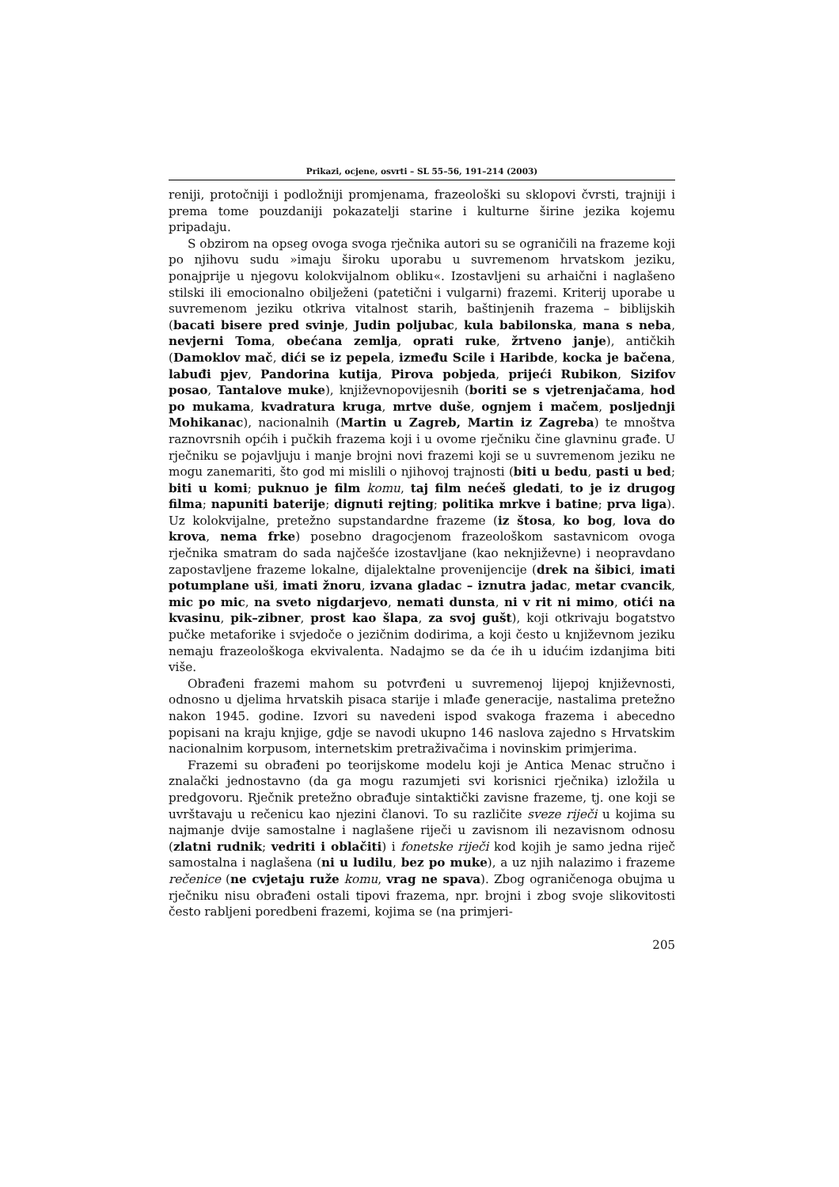Prikazi, ocjene, osvrti – SL 55–56, 191–214 (2003)
reniji, protočniji i podložniji promjenama, frazeološki su sklopovi čvrsti, trajniji i prema tome pouzdaniji pokazatelji starine i kulturne širine jezika kojemu pripadaju.
S obzirom na opseg ovoga svoga rječnika autori su se ograničili na frazeme koji po njihovu sudu »imaju široku uporabu u suvremenom hrvatskom jeziku, ponajprije u njegovu kolokvijalnom obliku«. Izostavljeni su arhaični i naglašeno stilski ili emocionalno obilježeni (patetični i vulgarni) frazemi. Kriterij uporabe u suvremenom jeziku otkriva vitalnost starih, baštinjenih frazema – biblijskih (bacati bisere pred svinje, Judin poljubac, kula babilonska, mana s neba, nevjerni Toma, obećana zemlja, oprati ruke, žrtveno janje), antičkih (Damoklov mač, dići se iz pepela, između Scile i Haribde, kocka je bačena, labuđi pjev, Pandorina kutija, Pirova pobjeda, prijeći Rubikon, Sizifov posao, Tantalove muke), književnopovijesnih (boriti se s vjetrenjačama, hod po mukama, kvadratura kruga, mrtve duše, ognjem i mačem, posljednji Mohikanac), nacionalnih (Martin u Zagreb, Martin iz Zagreba) te mnoštva raznovrsnih općih i pučkih frazema koji i u ovome rječniku čine glavninu građe. U rječniku se pojavljuju i manje brojni novi frazemi koji se u suvremenom jeziku ne mogu zanemariti, što god mi mislili o njihovoj trajnosti (biti u bedu, pasti u bed; biti u komi; puknuo je film komu, taj film nećeš gledati, to je iz drugog filma; napuniti baterije; dignuti rejting; politika mrkve i batine; prva liga). Uz kolokvijalne, pretežno supstandardne frazeme (iz štosa, ko bog, lova do krova, nema frke) posebno dragocjenom frazeološkom sastavnicom ovoga rječnika smatram do sada najčešće izostavljane (kao neknjiževne) i neopravdano zapostavljene frazeme lokalne, dijalektalne provenijencije (drek na šibici, imati potumplane uši, imati žnoru, izvana gladac – iznutra jadac, metar cvancik, mic po mic, na sveto nigdarjevo, nemati dunsta, ni v rit ni mimo, otići na kvasinu, pik–zibner, prost kao šlapa, za svoj gušt), koji otkrivaju bogatstvo pučke metaforike i svjedoče o jezičnim dodirima, a koji često u književnom jeziku nemaju frazeološkoga ekvivalenta. Nadajmo se da će ih u idućim izdanjima biti više.
Obrađeni frazemi mahom su potvrđeni u suvremenoj lijepoj književnosti, odnosno u djelima hrvatskih pisaca starije i mlađe generacije, nastalima pretežno nakon 1945. godine. Izvori su navedeni ispod svakoga frazema i abecedno popisani na kraju knjige, gdje se navodi ukupno 146 naslova zajedno s Hrvatskim nacionalnim korpusom, internetskim pretraživačima i novinskim primjerima.
Frazemi su obrađeni po teorijskome modelu koji je Antica Menac stručno i znalački jednostavno (da ga mogu razumjeti svi korisnici rječnika) izložila u predgovoru. Rječnik pretežno obrađuje sintaktički zavisne frazeme, tj. one koji se uvrštavaju u rečenicu kao njezini članovi. To su različite sveze riječi u kojima su najmanje dvije samostalne i naglašene riječi u zavisnom ili nezavisnom odnosu (zlatni rudnik; vedriti i oblačiti) i fonetske riječi kod kojih je samo jedna riječ samostalna i naglašena (ni u ludilu, bez po muke), a uz njih nalazimo i frazeme rečenice (ne cvjetaju ruže komu, vrag ne spava). Zbog ograničenoga obujma u rječniku nisu obrađeni ostali tipovi frazema, npr. brojni i zbog svoje slikovitosti često rabljeni poredbeni frazemi, kojima se (na primjeri-
205